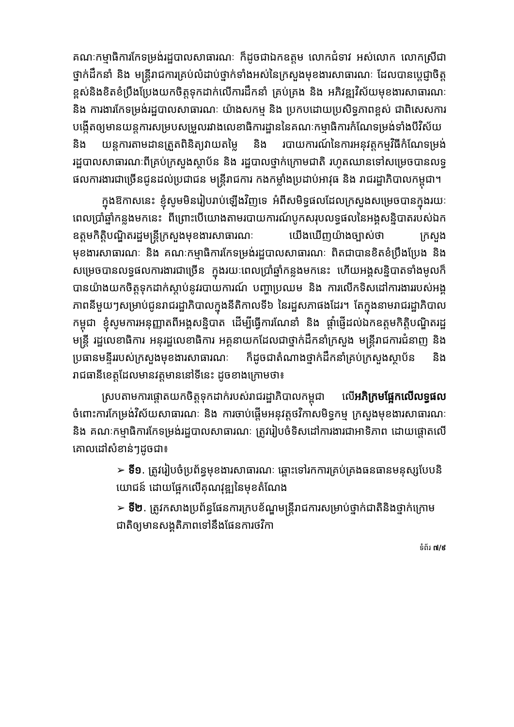គណៈកម្មាធិការកែទម្រង់រដ្ឋបាលសាធារណៈ ក៏ដូចជាឯកឧត្តម លោកជំទាវ អស់លោក លោកស្រីជាថ្នាក់ដឹកនាំ និង មន្ត្រីរាជការគ្រប់លំដាប់ថ្នាក់ទាំងអស់នៃក្រសួងមុខងារសាធារណៈ ដែលបានប្ដេជ្ញាចិត្តខ្ពស់និងខិតខំប្រឹងប្រែងយកចិត្តទុកដាក់លើការដឹកនាំ គ្រប់គ្រង និង អភិវឌ្ឍវិស័យមុខងារសាធារណៈ និង ការងារកែទម្រង់រដ្ឋបាលសាធារណៈ យ៉ាងសកម្ម និង ប្រកបដោយប្រសិទ្ធភាពខ្ពស់ ជាពិសេសការបង្កើតឲ្យមានយន្តការសម្របសម្រួលរវាងលេខាធិការដ្ឋាននៃគណៈកម្មាធិការកំណែទម្រង់ទាំងបីវិស័យ និង យន្តការតាមដានត្រួតពិនិត្យវាយតម្លៃ និង របាយការណ៍នៃការអនុវត្តកម្មវិធីកំណែទម្រង់រដ្ឋបាលសាធារណៈពីគ្រប់ក្រសួងស្ថាប័ន និង រដ្ឋបាលថ្នាក់ក្រោមជាតិ រហូតឈានទៅសម្រេចបានលទ្ធផលការងារជាច្រើនជូនដល់ប្រជាជន មន្ត្រីរាជការ កងកម្លាំងប្រដាប់អាវុធ និង រាជរដ្ឋាភិបាលកម្ពុជា។
ក្នុងឱកាសនេះ ខ្ញុំសូមមិនរៀបរាប់ឡើងវិញទេ អំពីសមិទ្ធផលដែលក្រសួងសម្រេចបានក្នុងរយៈពេលប្រាំឆ្នាំកន្លងមកនេះ ពីព្រោះបើយោងតាមរបាយការណ៍បូកសរុបលទ្ធផលនៃអង្គសន្និបាតរបស់ឯកឧត្តមកិត្តិបណ្ឌិតរដ្ឋមន្ត្រីក្រសួងមុខងារសាធារណៈ យើងឃើញយ៉ាងច្បាស់ថា ក្រសួងមុខងារសាធារណៈ និង គណៈកម្មាធិការកែទម្រង់រដ្ឋបាលសាធារណៈ ពិតជាបានខិតខំប្រឹងប្រែង និង សម្រេចបានលទ្ធផលការងារជាច្រើន ក្នុងរយៈពេលប្រាំឆ្នាំកន្លងមកនេះ ហើយអង្គសន្និបាតទាំងមូលក៏បានយ៉ាងយកចិត្តទុកដាក់ស្ដាប់នូវរបាយការណ៍ បញ្ហាប្រឈម និង ការលើកទិសដៅការងាររបស់អង្គភាពនីមួយៗសម្រាប់ជូនរាជរដ្ឋាភិបាលក្នុងនីតិកាលទី៦ នៃរដ្ឋសភាផងដែរ។ តែក្នុងនាមរាជរដ្ឋាភិបាលកម្ពុជា ខ្ញុំសូមការអនុញ្ញាតពីអង្គសន្និបាត ដើម្បីធ្វើការណែនាំ និង ផ្ដាំផ្ញើដល់ឯកឧត្តមកិត្តិបណ្ឌិតរដ្ឋមន្ត្រី រដ្ឋលេខាធិការ អនុរដ្ឋលេខាធិការ អគ្គនាយកដែលជាថ្នាក់ដឹកនាំក្រសួង មន្ត្រីរាជការជំនាញ និង ប្រធានមន្ទីររបស់ក្រសួងមុខងារសាធារណៈ ក៏ដូចជាតំណាងថ្នាក់ដឹកនាំគ្រប់ក្រសួងស្ថាប័ន និង រាជធានីខេត្តដែលមានវត្តមាននៅទីនេះ ដូចខាងក្រោមថា៖
ស្របតាមការផ្ដោតយកចិត្តទុកដាក់របស់រាជរដ្ឋាភិបាលកម្ពុជា លើអភិក្រមផ្អែកលើលទ្ធផលចំពោះការកែម្រង់វិស័យសាធារណៈ និង ការចាប់ផ្ដើមអនុវត្តថវិកាសមិទ្ធកម្ម ក្រសួងមុខងារសាធារណៈ និង គណៈកម្មាធិការកែទម្រង់រដ្ឋបាលសាធារណៈ ត្រូវរៀបចំទិសដៅការងារជាអាទិភាព ដោយផ្ដោតលើគោលដៅសំខាន់ៗដូចជា៖
➢ ទី១. ត្រូវរៀបចំប្រព័ន្ធមុខងារសាធារណៈ ឆ្ពោះទៅរកការគ្រប់គ្រងធនធានមនុស្សបែបនិយោជន៍ ដោយផ្អែកលើគុណវុឌ្ឍនៃមុខតំណែង
➢ ទី២. ត្រូវកសាងប្រព័ន្ធផែនការក្របខ័ណ្ឌមន្ត្រីរាជការសម្រាប់ថ្នាក់ជាតិនិងថ្នាក់ក្រោមជាតិឲ្យមានសង្គតិភាពទៅនឹងផែនការថវិកា
ទំព័រ ៧/៩